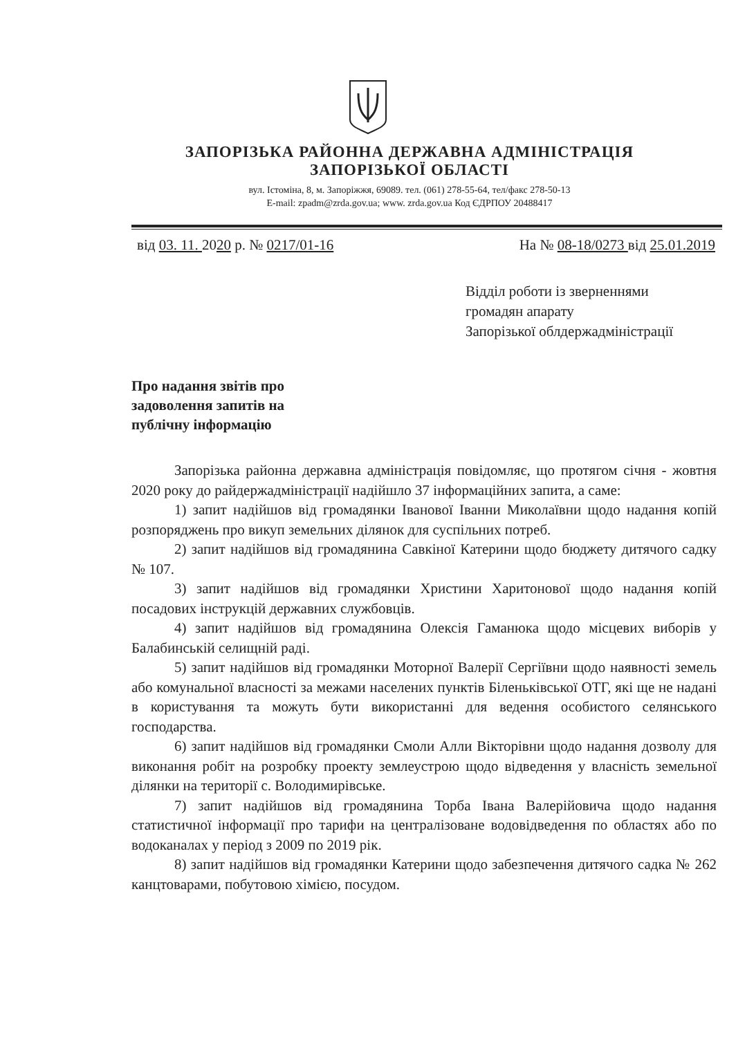ЗАПОРІЗЬКА РАЙОННА ДЕРЖАВНА АДМІНІСТРАЦІЯ
ЗАПОРІЗЬКОЇ ОБЛАСТІ
вул. Істоміна, 8, м. Запоріжжя, 69089. тел. (061) 278-55-64, тел/факс 278-50-13
E-mail: zpadm@zrda.gov.ua; www. zrda.gov.ua Код ЄДРПОУ 20488417
від 03. 11. 2020 р. № 0217/01-16 На № 08-18/0273 від 25.01.2019
Відділ роботи із зверненнями
громадян апарату
Запорізької облдержадміністрації
Про надання звітів про
задоволення запитів на
публічну інформацію
Запорізька районна державна адміністрація повідомляє, що протягом січня - жовтня 2020 року до райдержадміністрації надійшло 37 інформаційних запита, а саме:
1) запит надійшов від громадянки Іванової Іванни Миколаївни щодо надання копій розпоряджень про викуп земельних ділянок для суспільних потреб.
2) запит надійшов від громадянина Савкіної Катерини щодо бюджету дитячого садку № 107.
3) запит надійшов від громадянки Христини Харитонової щодо надання копій посадових інструкцій державних службовців.
4) запит надійшов від громадянина Олексія Гаманюка щодо місцевих виборів у Балабинській селищній раді.
5) запит надійшов від громадянки Моторної Валерії Сергіївни щодо наявності земель або комунальної власності за межами населених пунктів Біленьківської ОТГ, які ще не надані в користування та можуть бути використанні для ведення особистого селянського господарства.
6) запит надійшов від громадянки Смоли Алли Вікторівни щодо надання дозволу для виконання робіт на розробку проекту землеустрою щодо відведення у власність земельної ділянки на території с. Володимирівське.
7) запит надійшов від громадянина Торба Івана Валерійовича щодо надання статистичної інформації про тарифи на централізоване водовідведення по областях або по водоканалах у період з 2009 по 2019 рік.
8) запит надійшов від громадянки Катерини щодо забезпечення дитячого садка № 262 канцтоварами, побутовою хімією, посудом.